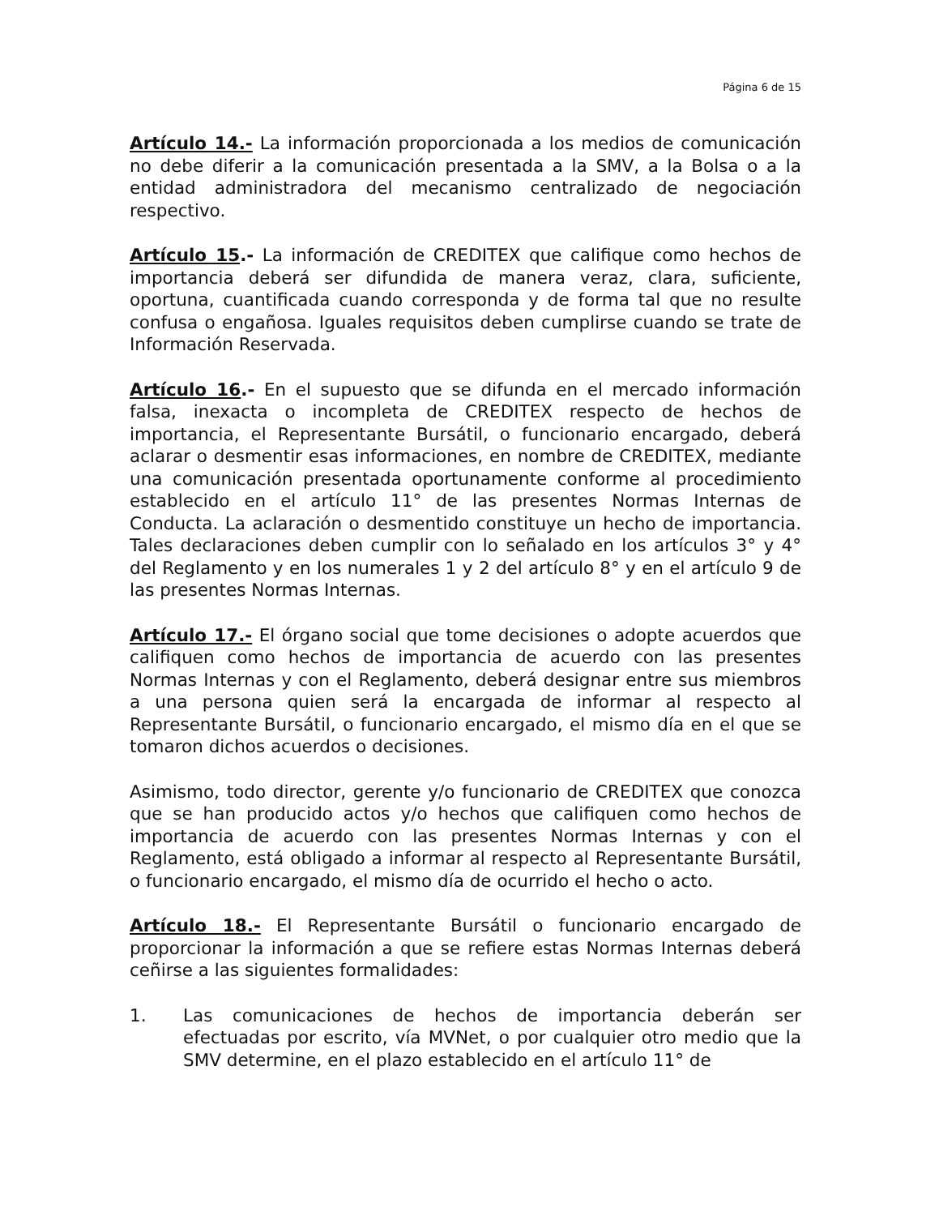Página 6 de 15
Artículo 14.- La información proporcionada a los medios de comunicación no debe diferir a la comunicación presentada a la SMV, a la Bolsa o a la entidad administradora del mecanismo centralizado de negociación respectivo.
Artículo 15.- La información de CREDITEX que califique como hechos de importancia deberá ser difundida de manera veraz, clara, suficiente, oportuna, cuantificada cuando corresponda y de forma tal que no resulte confusa o engañosa. Iguales requisitos deben cumplirse cuando se trate de Información Reservada.
Artículo 16.- En el supuesto que se difunda en el mercado información falsa, inexacta o incompleta de CREDITEX respecto de hechos de importancia, el Representante Bursátil, o funcionario encargado, deberá aclarar o desmentir esas informaciones, en nombre de CREDITEX, mediante una comunicación presentada oportunamente conforme al procedimiento establecido en el artículo 11° de las presentes Normas Internas de Conducta. La aclaración o desmentido constituye un hecho de importancia. Tales declaraciones deben cumplir con lo señalado en los artículos 3° y 4° del Reglamento y en los numerales 1 y 2 del artículo 8° y en el artículo 9 de las presentes Normas Internas.
Artículo 17.- El órgano social que tome decisiones o adopte acuerdos que califiquen como hechos de importancia de acuerdo con las presentes Normas Internas y con el Reglamento, deberá designar entre sus miembros a una persona quien será la encargada de informar al respecto al Representante Bursátil, o funcionario encargado, el mismo día en el que se tomaron dichos acuerdos o decisiones.
Asimismo, todo director, gerente y/o funcionario de CREDITEX que conozca que se han producido actos y/o hechos que califiquen como hechos de importancia de acuerdo con las presentes Normas Internas y con el Reglamento, está obligado a informar al respecto al Representante Bursátil, o funcionario encargado, el mismo día de ocurrido el hecho o acto.
Artículo 18.- El Representante Bursátil o funcionario encargado de proporcionar la información a que se refiere estas Normas Internas deberá ceñirse a las siguientes formalidades:
1. Las comunicaciones de hechos de importancia deberán ser efectuadas por escrito, vía MVNet, o por cualquier otro medio que la SMV determine, en el plazo establecido en el artículo 11° de